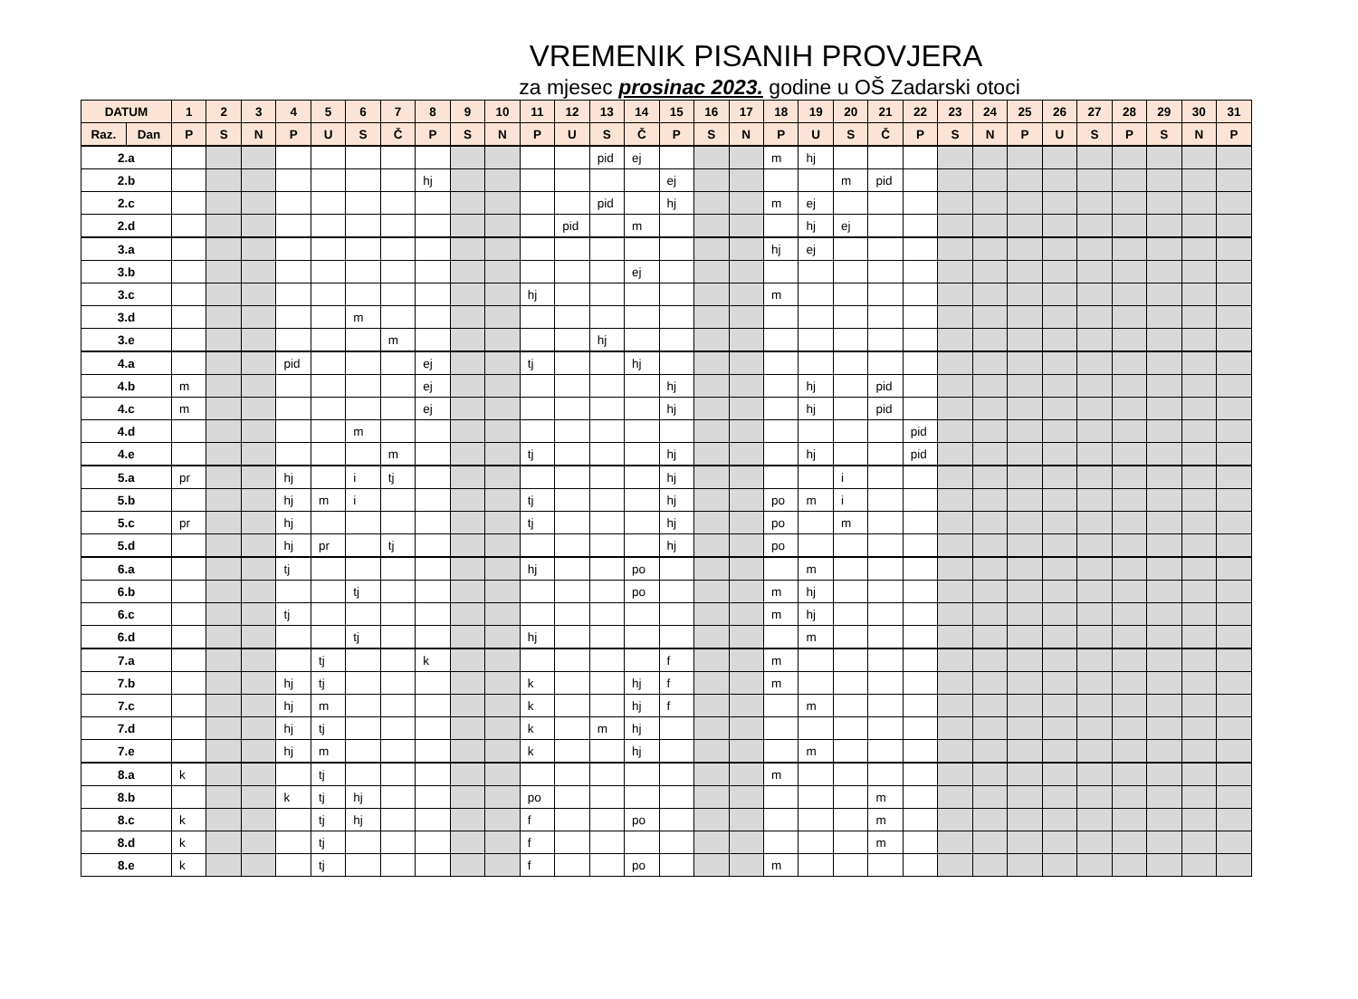VREMENIK PISANIH PROVJERA
za mjesec prosinac 2023. godine u OŠ Zadarski otoci
| DATUM | | 1 | 2 | 3 | 4 | 5 | 6 | 7 | 8 | 9 | 10 | 11 | 12 | 13 | 14 | 15 | 16 | 17 | 18 | 19 | 20 | 21 | 22 | 23 | 24 | 25 | 26 | 27 | 28 | 29 | 30 | 31 |
| --- | --- | --- | --- | --- | --- | --- | --- | --- | --- | --- | --- | --- | --- | --- | --- | --- | --- | --- | --- | --- | --- | --- | --- | --- | --- | --- | --- | --- | --- | --- | --- | --- |
| Raz. | Dan | P | S | N | P | U | S | Č | P | S | N | P | U | S | Č | P | S | N | P | U | S | Č | P | S | N | P | U | S | P | S | N | P |
| 2.a | | | | | | | | | | | | | | pid | ej | | | | m | hj | | | | | | | | | | | | |
| 2.b | | | | | | | | | hj | | | | | | | ej | | | | | m | pid | | | | | | | | | | |
| 2.c | | | | | | | | | | | | | | pid | | hj | | | m | ej | | | | | | | | | | | | |
| 2.d | | | | | | | | | | | | | pid | | m | | | | | hj | ej | | | | | | | | | | | |
| 3.a | | | | | | | | | | | | | | | | | | | hj | ej | | | | | | | | | | | | |
| 3.b | | | | | | | | | | | | | | | ej | | | | | | | | | | | | | | | | | |
| 3.c | | | | | | | | | | | | hj | | | | | | | m | | | | | | | | | | | | | |
| 3.d | | | | | | | m | | | | | | | | | | | | | | | | | | | | | | | | | |
| 3.e | | | | | | | | m | | | | | | hj | | | | | | | | | | | | | | | | | | |
| 4.a | | | | | pid | | | | ej | | | tj | | | hj | | | | | | | | | | | | | | | | | |
| 4.b | | m | | | | | | | ej | | | | | | | hj | | | | hj | | pid | | | | | | | | | | |
| 4.c | | m | | | | | | | ej | | | | | | | hj | | | | hj | | pid | | | | | | | | | | |
| 4.d | | | | | | | m | | | | | | | | | | | | | | | | pid | | | | | | | | | |
| 4.e | | | | | | | | m | | | | tj | | | | hj | | | | hj | | | pid | | | | | | | | | |
| 5.a | | pr | | | hj | | i | tj | | | | | | | | hj | | | | | i | | | | | | | | | | | |
| 5.b | | | | | hj | m | i | | | | | tj | | | | hj | | | po | m | i | | | | | | | | | | | |
| 5.c | | pr | | | hj | | | | | | | tj | | | | hj | | | po | | m | | | | | | | | | | | |
| 5.d | | | | | hj | pr | | tj | | | | | | | | hj | | | po | | | | | | | | | | | | | |
| 6.a | | | | | tj | | | | | | | hj | | | po | | | | | m | | | | | | | | | | | | |
| 6.b | | | | | | | tj | | | | | | | | po | | | | m | hj | | | | | | | | | | | | |
| 6.c | | | | | tj | | | | | | | | | | | | | | m | hj | | | | | | | | | | | | |
| 6.d | | | | | | | tj | | | | | hj | | | | | | | | m | | | | | | | | | | | | |
| 7.a | | | | | | tj | | | k | | | | | | | f | | | m | | | | | | | | | | | | | |
| 7.b | | | | | hj | tj | | | | | | k | | | hj | f | | | m | | | | | | | | | | | | | |
| 7.c | | | | | hj | m | | | | | | k | | | hj | f | | | | m | | | | | | | | | | | | |
| 7.d | | | | | hj | tj | | | | | | k | | m | hj | | | | | | | | | | | | | | | | | |
| 7.e | | | | | hj | m | | | | | | k | | | hj | | | | | m | | | | | | | | | | | | |
| 8.a | | k | | | | tj | | | | | | | | | | | | | m | | | | | | | | | | | | | |
| 8.b | | | | | k | tj | hj | | | | | po | | | | | | | | | | m | | | | | | | | | | |
| 8.c | | k | | | | tj | hj | | | | | f | | | po | | | | | | | m | | | | | | | | | | |
| 8.d | | k | | | | tj | | | | | | f | | | | | | | | | | m | | | | | | | | | | |
| 8.e | | k | | | | tj | | | | | | f | | | po | | | | m | | | | | | | | | | | | | |